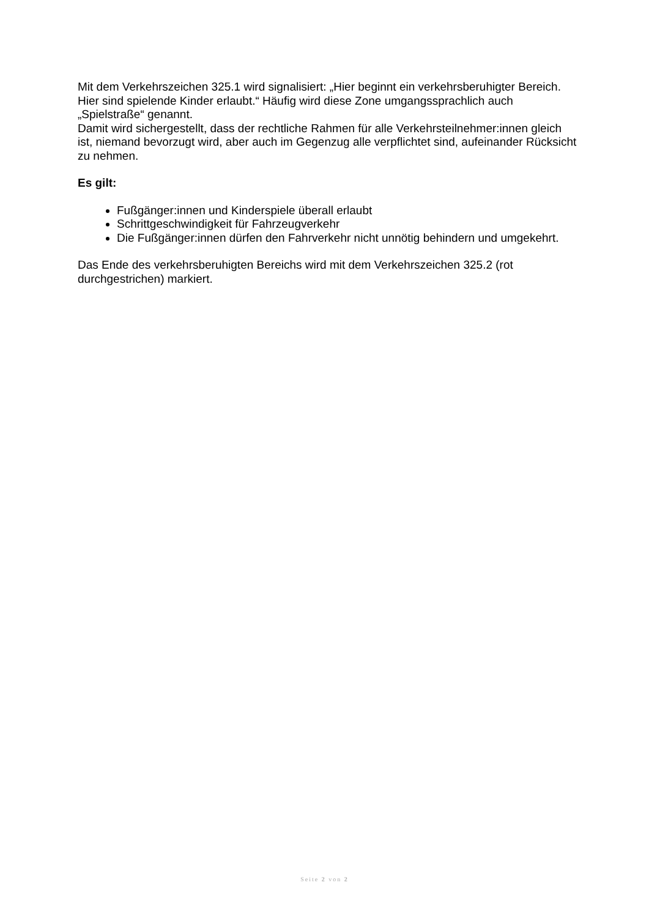Mit dem Verkehrszeichen 325.1 wird signalisiert: „Hier beginnt ein verkehrsberuhigter Bereich. Hier sind spielende Kinder erlaubt.“ Häufig wird diese Zone umgangssprachlich auch „Spielstraße“ genannt.
Damit wird sichergestellt, dass der rechtliche Rahmen für alle Verkehrsteilnehmer:innen gleich ist, niemand bevorzugt wird, aber auch im Gegenzug alle verpflichtet sind, aufeinander Rücksicht zu nehmen.
Es gilt:
Fußgänger:innen und Kinderspiele überall erlaubt
Schrittgeschwindigkeit für Fahrzeugverkehr
Die Fußgänger:innen dürfen den Fahrverkehr nicht unnötig behindern und umgekehrt.
Das Ende des verkehrsberuhigten Bereichs wird mit dem Verkehrszeichen 325.2 (rot durchgestrichen) markiert.
Seite 2 von 2